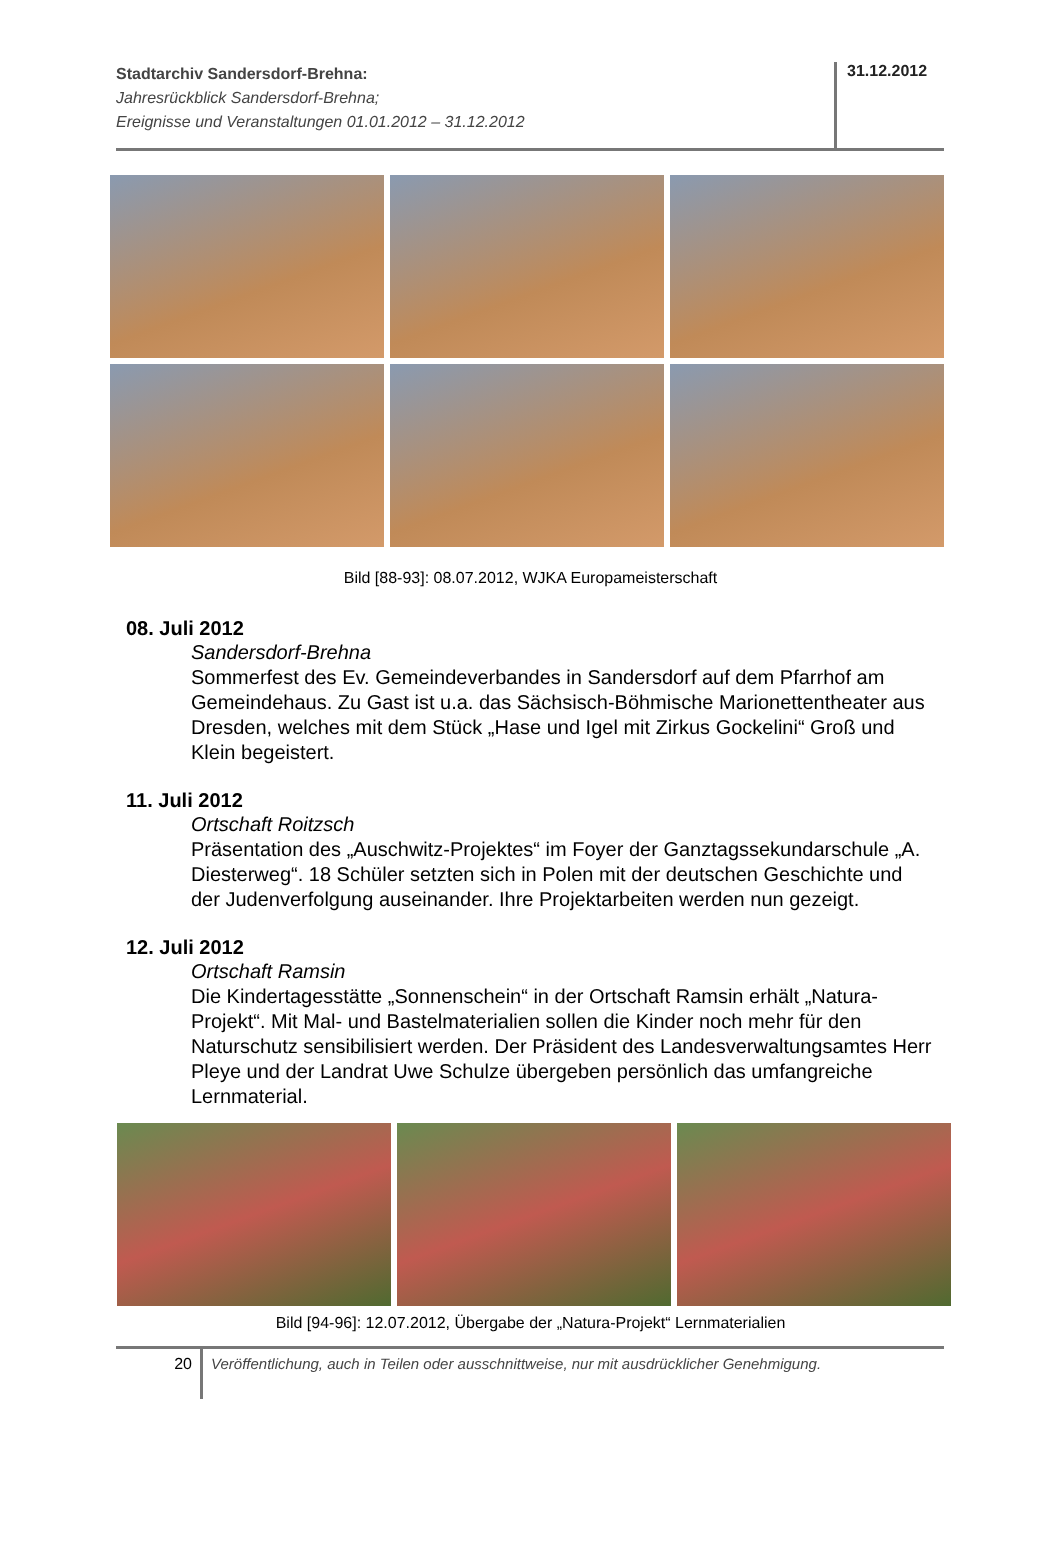Stadtarchiv Sandersdorf-Brehna:
Jahresrückblick Sandersdorf-Brehna;
Ereignisse und Veranstaltungen 01.01.2012 – 31.12.2012
31.12.2012
Bild [88-93]: 08.07.2012, WJKA Europameisterschaft
08. Juli 2012
Sandersdorf-Brehna
Sommerfest des Ev. Gemeindeverbandes in Sandersdorf auf dem Pfarrhof am Gemeindehaus. Zu Gast ist u.a. das Sächsisch-Böhmische Marionettentheater aus Dresden, welches mit dem Stück „Hase und Igel mit Zirkus Gockelini“ Groß und Klein begeistert.
11. Juli 2012
Ortschaft Roitzsch
Präsentation des „Auschwitz-Projektes“ im Foyer der Ganztagssekundarschule „A. Diesterweg“. 18 Schüler setzten sich in Polen mit der deutschen Geschichte und der Judenverfolgung auseinander. Ihre Projektarbeiten werden nun gezeigt.
12. Juli 2012
Ortschaft Ramsin
Die Kindertagesstätte „Sonnenschein“ in der Ortschaft Ramsin erhält „Natura-Projekt“. Mit Mal- und Bastelmaterialien sollen die Kinder noch mehr für den Naturschutz sensibilisiert werden. Der Präsident des Landesverwaltungsamtes Herr Pleye und der Landrat Uwe Schulze übergeben persönlich das umfangreiche Lernmaterial.
Bild [94-96]: 12.07.2012, Übergabe der „Natura-Projekt“ Lernmaterialien
20
Veröffentlichung, auch in Teilen oder ausschnittweise, nur mit ausdrücklicher Genehmigung.